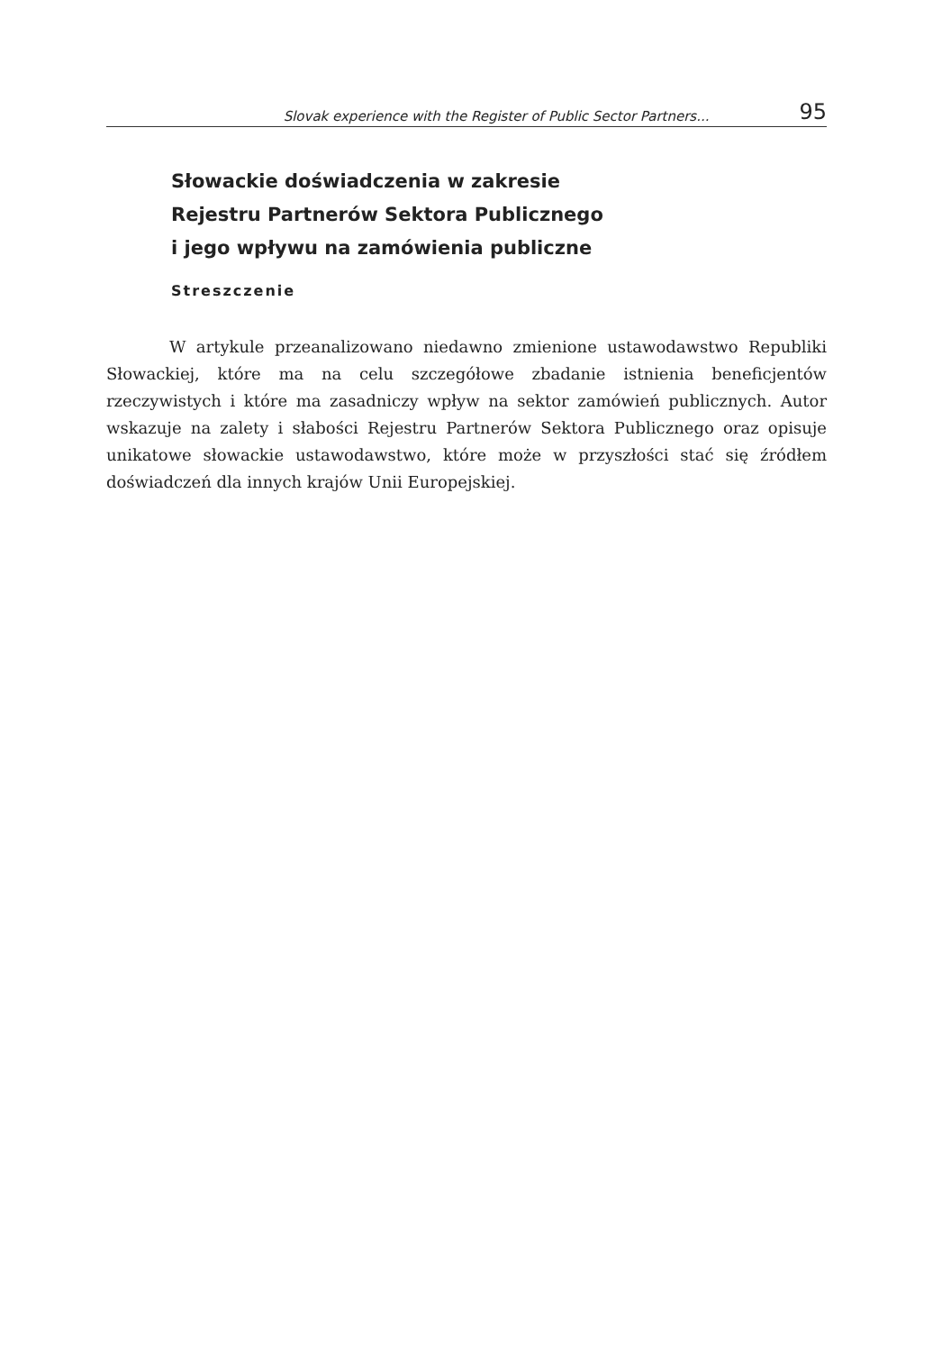Slovak experience with the Register of Public Sector Partners... 95
Słowackie doświadczenia w zakresie
Rejestru Partnerów Sektora Publicznego
i jego wpływu na zamówienia publiczne
Streszczenie
W artykule przeanalizowano niedawno zmienione ustawodawstwo Republiki Słowackiej, które ma na celu szczegółowe zbadanie istnienia bene­ficjentów rzeczywistych i które ma zasadniczy wpływ na sektor zamówień publicznych. Autor wskazuje na zalety i słabości Rejestru Partnerów Sek­tora Publicznego oraz opisuje unikatowe słowackie ustawodawstwo, które może w przyszłości stać się źródłem doświadczeń dla innych krajów Unii Europejskiej.